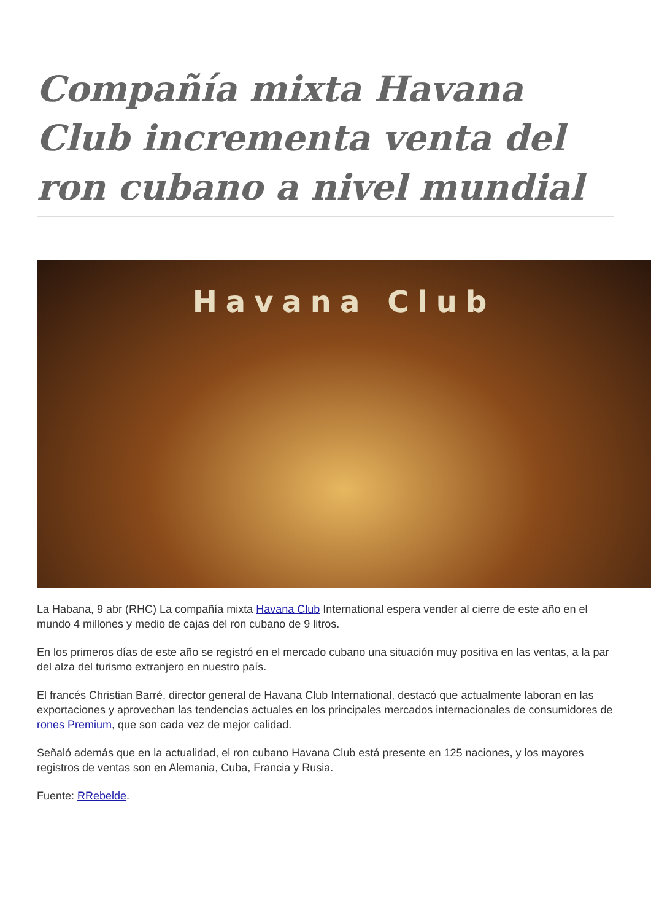Compañía mixta Havana Club incrementa venta del ron cubano a nivel mundial
Havana Club
La Habana, 9 abr (RHC) La compañía mixta Havana Club International espera vender al cierre de este año en el mundo 4 millones y medio de cajas del ron cubano de 9 litros.
En los primeros días de este año se registró en el mercado cubano una situación muy positiva en las ventas, a la par del alza del turismo extranjero en nuestro país.
El francés Christian Barré, director general de Havana Club International, destacó que actualmente laboran en las exportaciones y aprovechan las tendencias actuales en los principales mercados internacionales de consumidores de rones Premium, que son cada vez de mejor calidad.
Señaló además que en la actualidad, el ron cubano Havana Club está presente en 125 naciones, y los mayores registros de ventas son en Alemania, Cuba, Francia y Rusia.
Fuente: RRebelde.